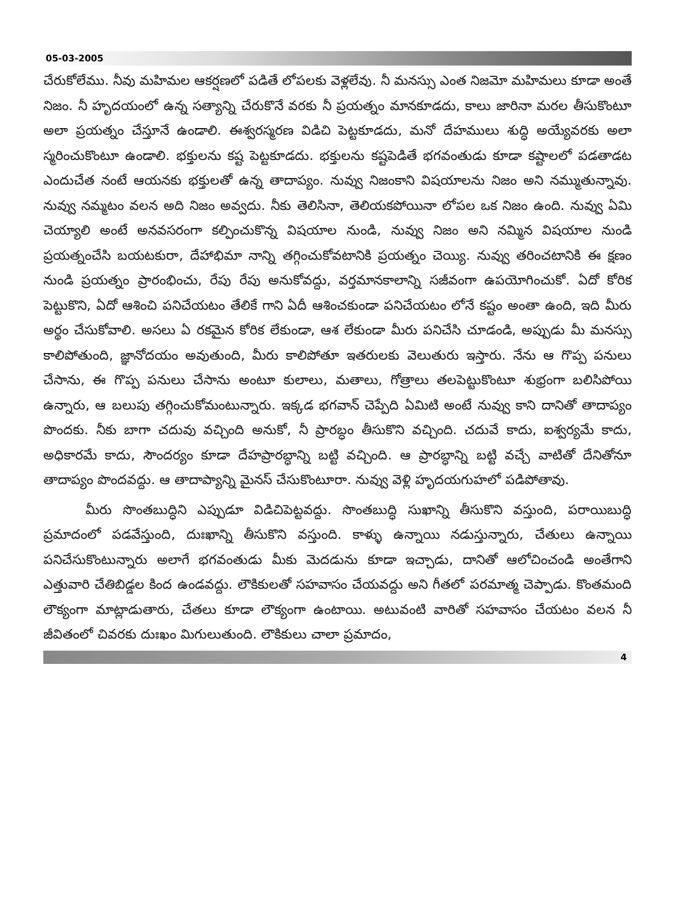05-03-2005
చేరుకోలేము. నీవు మహిమల ఆకర్షణలో పడితే లోపలకు వెళ్లలేవు. నీ మనస్సు ఎంత నిజమో మహిమలు కూడా అంతే నిజం. నీ హృదయంలో ఉన్న సత్యాన్ని చేరుకొనే వరకు నీ ప్రయత్నం మానకూడదు, కాలు జారినా మరల తీసుకొంటూ అలా ప్రయత్నం చేస్తూనే ఉండాలి. ఈశ్వరస్మరణ విడిచి పెట్టకూడదు, మనో దేహములు శుద్ధి అయ్యేవరకు అలా స్మరించుకొంటూ ఉండాలి. భక్తులను కష్ట పెట్టకూడదు. భక్తులను కష్టపెడితే భగవంతుడు కూడా కష్టాలలో పడతాడట ఎందుచేత నంటే ఆయనకు భక్తులతో ఉన్న తాదాప్యం. నువ్వు నిజంకాని విషయాలను నిజం అని నమ్ముతున్నావు. నువ్వు నమ్మటం వలన అది నిజం అవ్వదు. నీకు తెలిసినా, తెలియకపోయినా లోపల ఒక నిజం ఉంది. నువ్వు ఏమి చెయ్యాలి అంటే అనవసరంగా కల్పించుకొన్న విషయాల నుండి, నువ్వు నిజం అని నమ్మిన విషయాల నుండి ప్రయత్నంచేసి బయటకురా, దేహాభిమా నాన్ని తగ్గించుకోవటానికి ప్రయత్నం చెయ్యి. నువ్వు తరించటానికి ఈ క్షణం నుండి ప్రయత్నం ప్రారంభించు, రేపు రేపు అనుకోవద్దు, వర్తమానకాలాన్ని సజీవంగా ఉపయోగించుకో. ఏదో కోరిక పెట్టుకొని, ఏదో ఆశించి పనిచేయటం తేలికే గాని ఏదీ ఆశించకుండా పనిచేయటం లోనే కష్టం అంతా ఉంది, ఇది మీరు అర్థం చేసుకోవాలి. అసలు ఏ రకమైన కోరిక లేకుండా, ఆశ లేకుండా మీరు పనిచేసి చూడండి, అప్పుడు మీ మనస్సు కాలిపోతుంది, జ్ఞానోదయం అవుతుంది, మీరు కాలిపోతూ ఇతరులకు వెలుతురు ఇస్తారు. నేను ఆ గొప్ప పనులు చేసాను, ఈ గొప్ప పనులు చేసాను అంటూ కులాలు, మతాలు, గోత్రాలు తలపెట్టుకొంటూ శుభ్రంగా బలిసిపోయి ఉన్నారు, ఆ బలుపు తగ్గించుకోమంటున్నారు. ఇక్కడ భగవాన్ చెప్పేది ఏమిటి అంటే నువ్వు కాని దానితో తాదాప్యం పొందకు. నీకు బాగా చదువు వచ్చింది అనుకో, నీ ప్రారబ్ధం తీసుకొని వచ్చింది. చదువే కాదు, ఐశ్వర్యమే కాదు, అధికారమే కాదు, సౌందర్యం కూడా దేహప్రారబ్ధాన్ని బట్టి వచ్చింది. ఆ ప్రారబ్ధాన్ని బట్టి వచ్చే వాటితో దేనితోనూ తాదాప్యం పొందవద్దు. ఆ తాదాప్యాన్ని మైనస్ చేసుకొంటూరా. నువ్వు వెళ్లి హృదయగుహలో పడిపోతావు.
మీరు సొంతబుద్ధిని ఎప్పుడూ విడిచిపెట్టవద్దు. సొంతబుద్ధి సుఖాన్ని తీసుకొని వస్తుంది, పరాయిబుద్ధి ప్రమాదంలో పడవేస్తుంది, దుఃఖాన్ని తీసుకొని వస్తుంది. కాళ్ళు ఉన్నాయి నడుస్తున్నారు, చేతులు ఉన్నాయి పనిచేసుకొంటున్నారు అలాగే భగవంతుడు మీకు మెదడును కూడా ఇచ్చాడు, దానితో ఆలోచించండి అంతేగాని ఎత్తువారి చేతిబిడ్డల కింద ఉండవద్దు. లౌకికులతో సహవాసం చేయవద్దు అని గీతలో పరమాత్మ చెప్పాడు. కొంతమంది లౌక్యంగా మాట్లాడుతారు, చేతలు కూడా లౌక్యంగా ఉంటాయి. అటువంటి వారితో సహవాసం చేయటం వలన నీ జీవితంలో చివరకు దుఃఖం మిగులుతుంది. లౌకికులు చాలా ప్రమాదం,
4